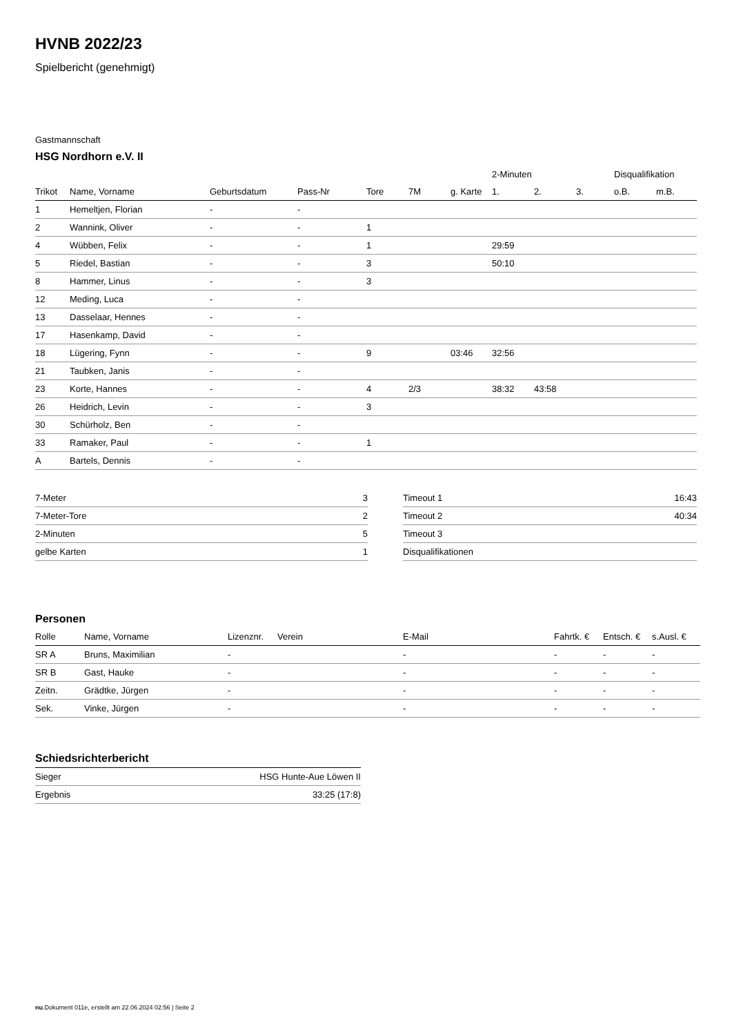HVNB 2022/23
Spielbericht (genehmigt)
Gastmannschaft
HSG Nordhorn e.V. II
| | | | | | | | 2-Minuten | | | Disqualifikation | |
| --- | --- | --- | --- | --- | --- | --- | --- | --- | --- | --- | --- |
| Trikot | Name, Vorname | Geburtsdatum | Pass-Nr | Tore | 7M | g. Karte | 1. | 2. | 3. | o.B. | m.B. |
| 1 | Hemeltjen, Florian | - | - | | | | | | | | |
| 2 | Wannink, Oliver | - | - | 1 | | | | | | | |
| 4 | Wübben, Felix | - | - | 1 | | | 29:59 | | | | |
| 5 | Riedel, Bastian | - | - | 3 | | | 50:10 | | | | |
| 8 | Hammer, Linus | - | - | 3 | | | | | | | |
| 12 | Meding, Luca | - | - | | | | | | | | |
| 13 | Dasselaar, Hennes | - | - | | | | | | | | |
| 17 | Hasenkamp, David | - | - | | | | | | | | |
| 18 | Lügering, Fynn | - | - | 9 | | 03:46 | 32:56 | | | | |
| 21 | Taubken, Janis | - | - | | | | | | | | |
| 23 | Korte, Hannes | - | - | 4 | 2/3 | | 38:32 | 43:58 | | | |
| 26 | Heidrich, Levin | - | - | 3 | | | | | | | |
| 30 | Schürholz, Ben | - | - | | | | | | | | |
| 33 | Ramaker, Paul | - | - | 1 | | | | | | | |
| A | Bartels, Dennis | - | - | | | | | | | | |
| 7-Meter | 3 |
| 7-Meter-Tore | 2 |
| 2-Minuten | 5 |
| gelbe Karten | 1 |
| Timeout 1 | 16:43 |
| Timeout 2 | 40:34 |
| Timeout 3 | |
| Disqualifikationen | |
Personen
| Rolle | Name, Vorname | Lizenznr. | Verein | E-Mail | Fahrtk. € | Entsch. € | s.Ausl. € |
| --- | --- | --- | --- | --- | --- | --- | --- |
| SR A | Bruns, Maximilian | - | | - | - | - | - |
| SR B | Gast, Hauke | - | | - | - | - | - |
| Zeitn. | Grädtke, Jürgen | - | | - | - | - | - |
| Sek. | Vinke, Jürgen | - | | - | - | - | - |
Schiedsrichterbericht
| Sieger | HSG Hunte-Aue Löwen II |
| Ergebnis | 33:25 (17:8) |
nu.Dokument 011e, erstellt am 22.06.2024 02:56 | Seite 2